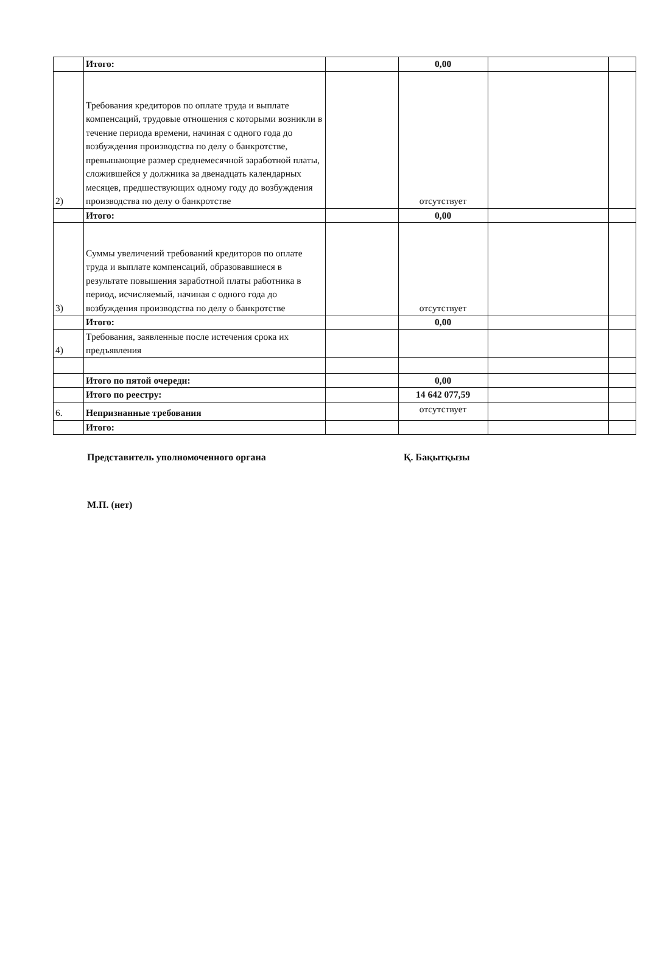| | Итого: | | 0,00 | | |
| 2) | Требования кредиторов по оплате труда и выплате компенсаций, трудовые отношения с которыми возникли в течение периода времени, начиная с одного года до возбуждения производства по делу о банкротстве, превышающие размер среднемесячной заработной платы, сложившейся у должника за двенадцать календарных месяцев, предшествующих одному году до возбуждения производства по делу о банкротстве | | отсутствует | | |
| | Итого: | | 0,00 | | |
| 3) | Суммы увеличений требований кредиторов по оплате труда и выплате компенсаций, образовавшиеся в результате повышения заработной платы работника в период, исчисляемый, начиная с одного года до возбуждения производства по делу о банкротстве | | отсутствует | | |
| | Итого: | | 0,00 | | |
| 4) | Требования, заявленные после истечения срока их предъявления | | | | |
| | Итого по пятой очереди: | | 0,00 | | |
| | Итого по реестру: | | 14 642 077,59 | | |
| 6. | Непризнанные требования | | отсутствует | | |
| | Итого: | | | | |
Представитель уполномоченного органа Қ. Бақытқызы
М.П. (нет)